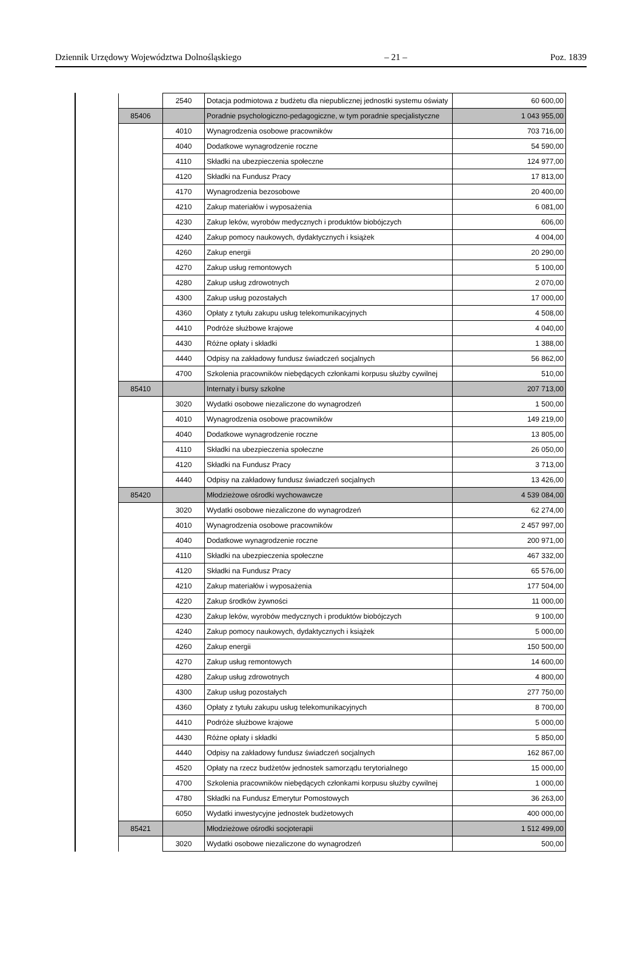Dziennik Urzędowy Województwa Dolnośląskiego – 21 – Poz. 1839
| | 2540 | Dotacja podmiotowa z budżetu dla niepublicznej jednostki systemu oświaty | 60 600,00 |
| 85406 | | Poradnie psychologiczno-pedagogiczne, w tym poradnie specjalistyczne | 1 043 955,00 |
| | 4010 | Wynagrodzenia osobowe pracowników | 703 716,00 |
| | 4040 | Dodatkowe wynagrodzenie roczne | 54 590,00 |
| | 4110 | Składki na ubezpieczenia społeczne | 124 977,00 |
| | 4120 | Składki na Fundusz Pracy | 17 813,00 |
| | 4170 | Wynagrodzenia bezosobowe | 20 400,00 |
| | 4210 | Zakup materiałów i wyposażenia | 6 081,00 |
| | 4230 | Zakup leków, wyrobów medycznych i produktów biobójczych | 606,00 |
| | 4240 | Zakup pomocy naukowych, dydaktycznych i książek | 4 004,00 |
| | 4260 | Zakup energii | 20 290,00 |
| | 4270 | Zakup usług remontowych | 5 100,00 |
| | 4280 | Zakup usług zdrowotnych | 2 070,00 |
| | 4300 | Zakup usług pozostałych | 17 000,00 |
| | 4360 | Opłaty z tytułu zakupu usług telekomunikacyjnych | 4 508,00 |
| | 4410 | Podróże służbowe krajowe | 4 040,00 |
| | 4430 | Różne opłaty i składki | 1 388,00 |
| | 4440 | Odpisy na zakładowy fundusz świadczeń socjalnych | 56 862,00 |
| | 4700 | Szkolenia pracowników niebędących członkami korpusu służby cywilnej | 510,00 |
| 85410 | | Internaty i bursy szkolne | 207 713,00 |
| | 3020 | Wydatki osobowe niezaliczone do wynagrodzeń | 1 500,00 |
| | 4010 | Wynagrodzenia osobowe pracowników | 149 219,00 |
| | 4040 | Dodatkowe wynagrodzenie roczne | 13 805,00 |
| | 4110 | Składki na ubezpieczenia społeczne | 26 050,00 |
| | 4120 | Składki na Fundusz Pracy | 3 713,00 |
| | 4440 | Odpisy na zakładowy fundusz świadczeń socjalnych | 13 426,00 |
| 85420 | | Młodzieżowe ośrodki wychowawcze | 4 539 084,00 |
| | 3020 | Wydatki osobowe niezaliczone do wynagrodzeń | 62 274,00 |
| | 4010 | Wynagrodzenia osobowe pracowników | 2 457 997,00 |
| | 4040 | Dodatkowe wynagrodzenie roczne | 200 971,00 |
| | 4110 | Składki na ubezpieczenia społeczne | 467 332,00 |
| | 4120 | Składki na Fundusz Pracy | 65 576,00 |
| | 4210 | Zakup materiałów i wyposażenia | 177 504,00 |
| | 4220 | Zakup środków żywności | 11 000,00 |
| | 4230 | Zakup leków, wyrobów medycznych i produktów biobójczych | 9 100,00 |
| | 4240 | Zakup pomocy naukowych, dydaktycznych i książek | 5 000,00 |
| | 4260 | Zakup energii | 150 500,00 |
| | 4270 | Zakup usług remontowych | 14 600,00 |
| | 4280 | Zakup usług zdrowotnych | 4 800,00 |
| | 4300 | Zakup usług pozostałych | 277 750,00 |
| | 4360 | Opłaty z tytułu zakupu usług telekomunikacyjnych | 8 700,00 |
| | 4410 | Podróże służbowe krajowe | 5 000,00 |
| | 4430 | Różne opłaty i składki | 5 850,00 |
| | 4440 | Odpisy na zakładowy fundusz świadczeń socjalnych | 162 867,00 |
| | 4520 | Opłaty na rzecz budżetów jednostek samorządu terytorialnego | 15 000,00 |
| | 4700 | Szkolenia pracowników niebędących członkami korpusu służby cywilnej | 1 000,00 |
| | 4780 | Składki na Fundusz Emerytur Pomostowych | 36 263,00 |
| | 6050 | Wydatki inwestycyjne jednostek budżetowych | 400 000,00 |
| 85421 | | Młodzieżowe ośrodki socjoterapii | 1 512 499,00 |
| | 3020 | Wydatki osobowe niezaliczone do wynagrodzeń | 500,00 |